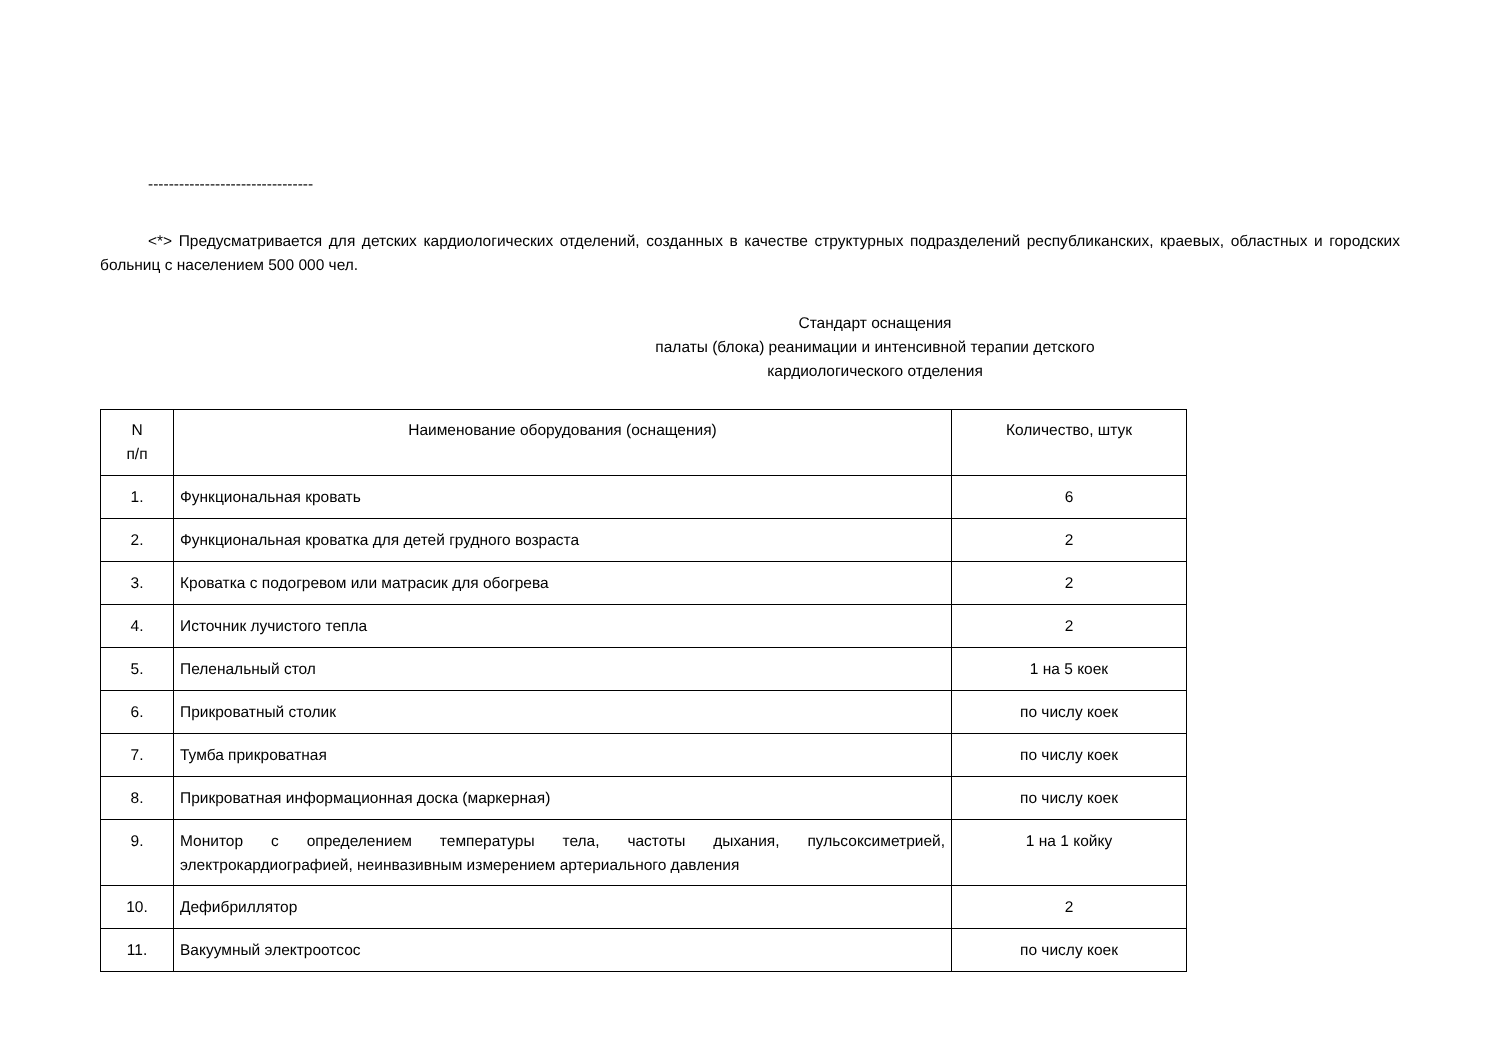--------------------------------
<*> Предусматривается для детских кардиологических отделений, созданных в качестве структурных подразделений республиканских, краевых, областных и городских больниц с населением 500 000 чел.
Стандарт оснащения
палаты (блока) реанимации и интенсивной терапии детского
кардиологического отделения
| N п/п | Наименование оборудования (оснащения) | Количество, штук |
| --- | --- | --- |
| 1. | Функциональная кровать | 6 |
| 2. | Функциональная кроватка для детей грудного возраста | 2 |
| 3. | Кроватка с подогревом или матрасик для обогрева | 2 |
| 4. | Источник лучистого тепла | 2 |
| 5. | Пеленальный стол | 1 на 5 коек |
| 6. | Прикроватный столик | по числу коек |
| 7. | Тумба прикроватная | по числу коек |
| 8. | Прикроватная информационная доска (маркерная) | по числу коек |
| 9. | Монитор с определением температуры тела, частоты дыхания, пульсоксиметрией, электрокардиографией, неинвазивным измерением артериального давления | 1 на 1 койку |
| 10. | Дефибриллятор | 2 |
| 11. | Вакуумный электроотсос | по числу коек |